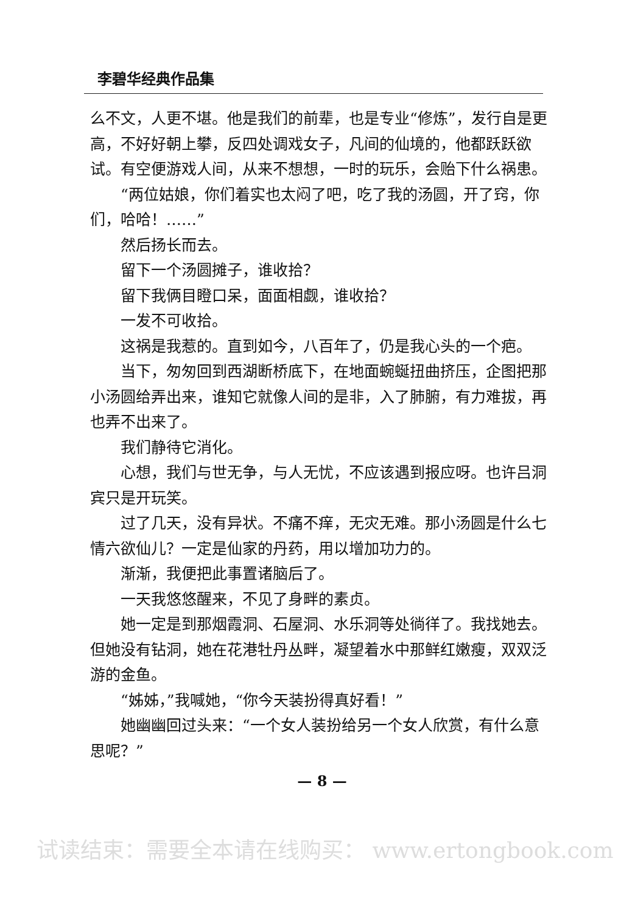李碧华经典作品集
么不文，人更不堪。他是我们的前辈，也是专业“修炼”，发行自是更高，不好好朝上攀，反四处调戏女子，凡间的仙境的，他都跃跃欲试。有空便游戏人间，从来不想想，一时的玩乐，会贻下什么祸患。
“两位姑娘，你们着实也太闷了吧，吃了我的汤圆，开了窍，你们，哈哈！……”
然后扬长而去。
留下一个汤圆摊子，谁收拾？
留下我俩目瞪口呆，面面相觑，谁收拾？
一发不可收拾。
这祸是我惹的。直到如今，八百年了，仍是我心头的一个疤。
当下，匆匆回到西湖断桥底下，在地面蜿蜒扭曲挤压，企图把那小汤圆给弄出来，谁知它就像人间的是非，入了肺腑，有力难拔，再也弄不出来了。
我们静待它消化。
心想，我们与世无争，与人无忧，不应该遇到报应呀。也许吕洞宾只是开玩笑。
过了几天，没有异状。不痛不痒，无灾无难。那小汤圆是什么七情六欲仙儿？一定是仙家的丹药，用以增加功力的。
渐渐，我便把此事置诸脑后了。
一天我悠悠醒来，不见了身畔的素贞。
她一定是到那烟霞洞、石屋洞、水乐洞等处徜徉了。我找她去。但她没有钻洞，她在花港牡丹丛畔，凝望着水中那鲜红嫩瘦，双双泛游的金鱼。
“姊姊，”我喊她，“你今天装扮得真好看！”
她幽幽回过头来：“一个女人装扮给另一个女人欣赏，有什么意思呢？”
— 8 —
试读结束：需要全本请在线购买： www.ertongbook.com